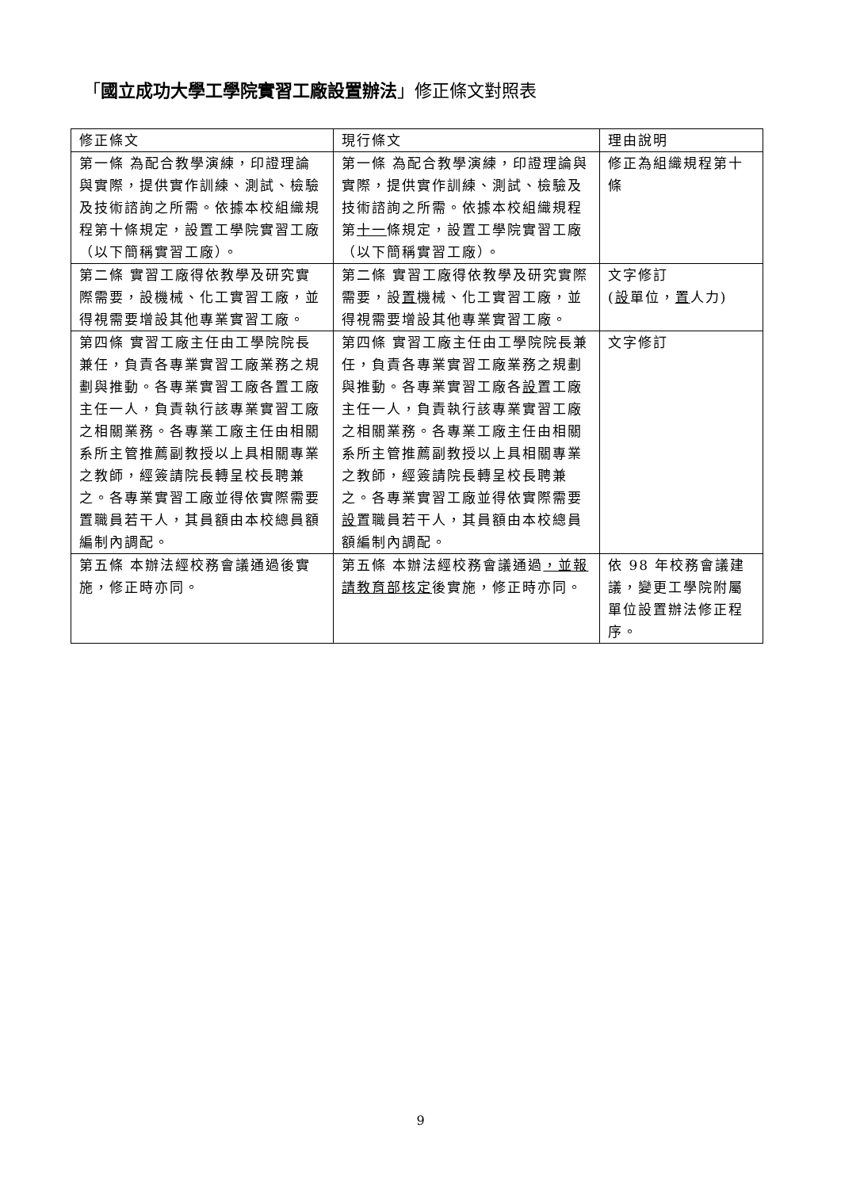「國立成功大學工學院實習工廠設置辦法」修正條文對照表
| 修正條文 | 現行條文 | 理由說明 |
| --- | --- | --- |
| 第一條 為配合教學演練，印證理論與實際，提供實作訓練、測試、檢驗及技術諮詢之所需。依據本校組織規程第十條規定，設置工學院實習工廠（以下簡稱實習工廠）。 | 第一條 為配合教學演練，印證理論與實際，提供實作訓練、測試、檢驗及技術諮詢之所需。依據本校組織規程第 十一 條規定，設置工學院實習工廠（以下簡稱實習工廠）。 | 修正為組織規程第十條 |
| 第二條 實習工廠得依教學及研究實際需要，設機械、化工實習工廠，並得視需要增設其他專業實習工廠。 | 第二條 實習工廠得依教學及研究實際需要，設 置 機械、化工實習工廠，並得視需要增設其他專業實習工廠。 | 文字修訂 ( 設 單位， 置 人力) |
| 第四條 實習工廠主任由工學院院長兼任，負責各專業實習工廠業務之規劃與推動。各專業實習工廠各置工廠主任一人，負責執行該專業實習工廠之相關業務。各專業工廠主任由相關系所主管推薦副教授以上具相關專業之教師，經簽請院長轉呈校長聘兼之。各專業實習工廠並得依實際需要置職員若干人，其員額由本校總員額編制內調配。 | 第四條 實習工廠主任由工學院院長兼任，負責各專業實習工廠業務之規劃與推動。各專業實習工廠各 設 置工廠主任一人，負責執行該專業實習工廠之相關業務。各專業工廠主任由相關系所主管推薦副教授以上具相關專業之教師，經簽請院長轉呈校長聘兼之。各專業實習工廠並得依實際需要 設 置職員若干人，其員額由本校總員額編制內調配。 | 文字修訂 |
| 第五條 本辦法經校務會議通過後實施，修正時亦同。 | 第五條 本辦法經校務會議通過 ，並報請教育部核定 後實施，修正時亦同。 | 依 98 年校務會議建議，變更工學院附屬單位設置辦法修正程序。 |
9